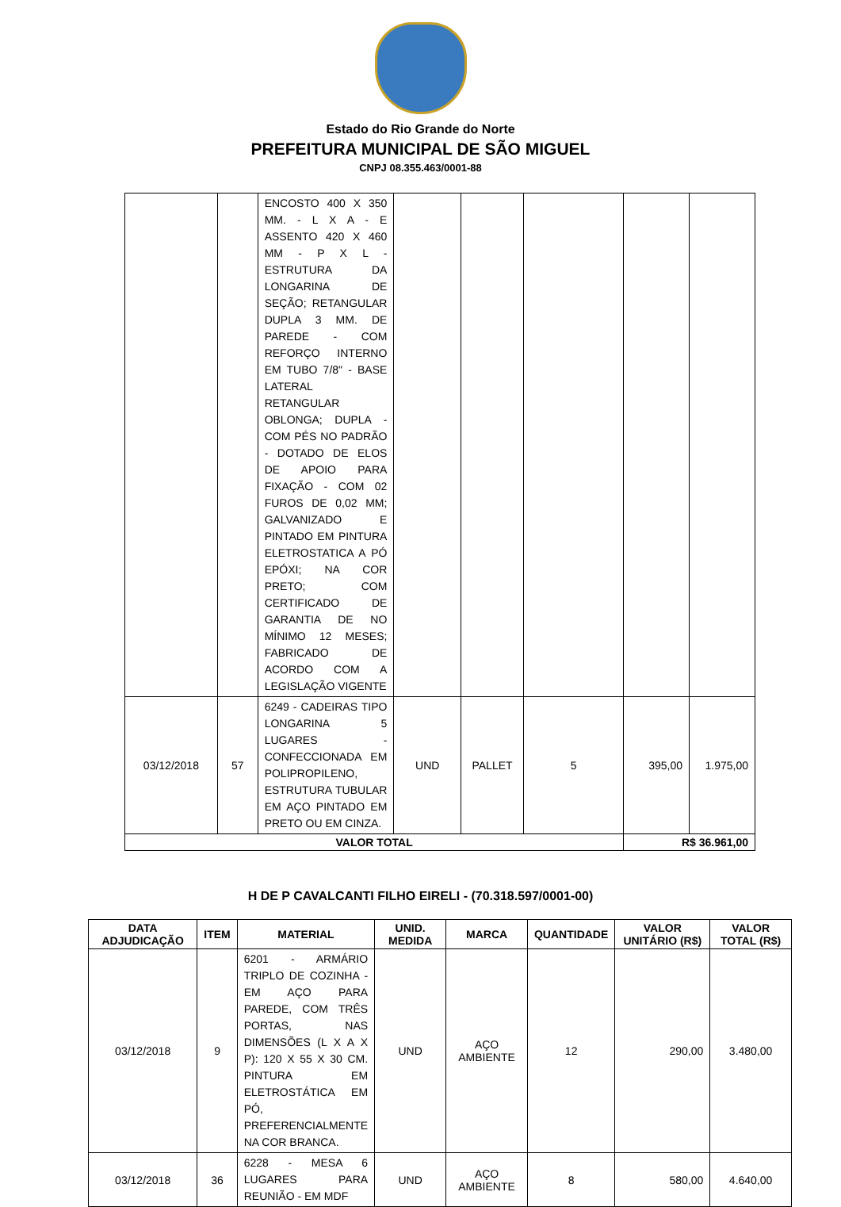Estado do Rio Grande do Norte
PREFEITURA MUNICIPAL DE SÃO MIGUEL
CNPJ 08.355.463/0001-88
| | | ENCOSTO 400 X 350 MM. - L X A - E ASSENTO 420 X 460 MM - P X L - ESTRUTURA DA LONGARINA DE SEÇÃO; RETANGULAR DUPLA 3 MM. DE PAREDE - COM REFORÇO INTERNO EM TUBO 7/8" - BASE LATERAL RETANGULAR OBLONGA; DUPLA - COM PÉS NO PADRÃO - DOTADO DE ELOS DE APOIO PARA FIXAÇÃO - COM 02 FUROS DE 0,02 MM; GALVANIZADO E PINTADO EM PINTURA ELETROSTATICA A PÓ EPÓXI; NA COR PRETO; COM CERTIFICADO DE GARANTIA DE NO MÍNIMO 12 MESES; FABRICADO DE ACORDO COM A LEGISLAÇÃO VIGENTE | | | | | |
| 03/12/2018 | 57 | 6249 - CADEIRAS TIPO LONGARINA 5 LUGARES - CONFECCIONADA EM POLIPROPILENO, ESTRUTURA TUBULAR EM AÇO PINTADO EM PRETO OU EM CINZA. | UND | PALLET | 5 | 395,00 | 1.975,00 |
| VALOR TOTAL | | | | | | R$ 36.961,00 | |
H DE P CAVALCANTI FILHO EIRELI - (70.318.597/0001-00)
| DATA ADJUDICAÇÃO | ITEM | MATERIAL | UNID. MEDIDA | MARCA | QUANTIDADE | VALOR UNITÁRIO (R$) | VALOR TOTAL (R$) |
| --- | --- | --- | --- | --- | --- | --- | --- |
| 03/12/2018 | 9 | 6201 - ARMÁRIO TRIPLO DE COZINHA - EM AÇO PARA PAREDE, COM TRÊS PORTAS, NAS DIMENSÕES (L X A X P): 120 X 55 X 30 CM. PINTURA EM ELETROSTÁTICA EM PÓ, PREFERENCIALMENTE NA COR BRANCA. | UND | AÇO AMBIENTE | 12 | 290,00 | 3.480,00 |
| 03/12/2018 | 36 | 6228 - MESA 6 LUGARES PARA REUNIÃO - EM MDF | UND | AÇO AMBIENTE | 8 | 580,00 | 4.640,00 |